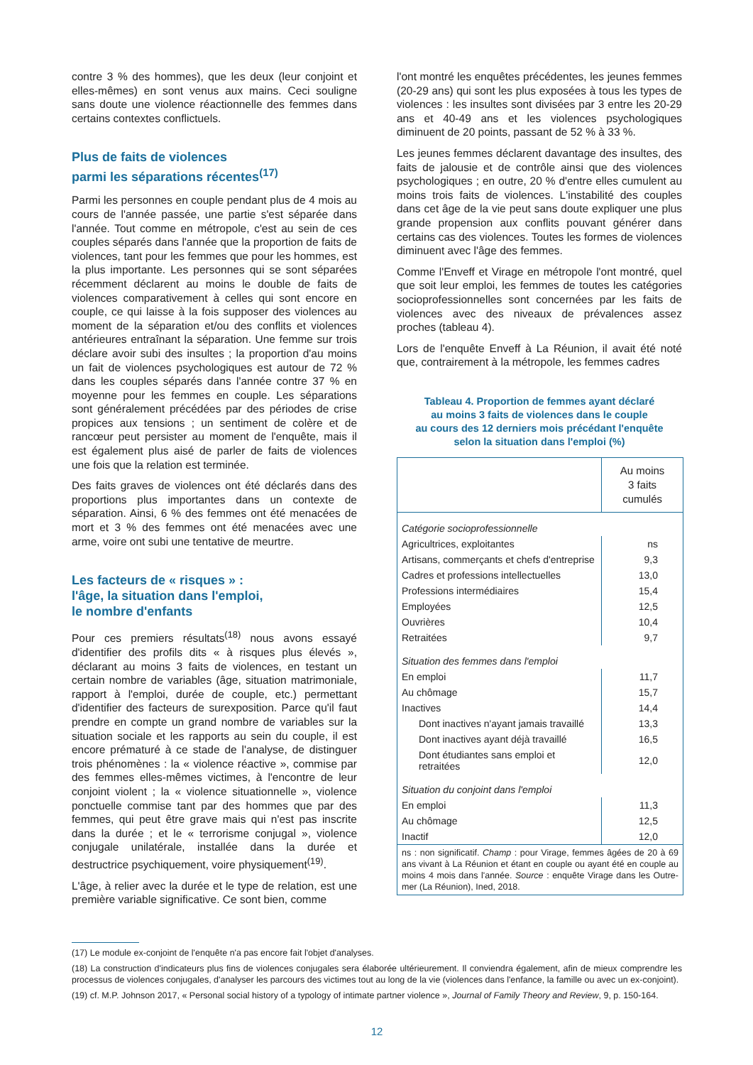contre 3 % des hommes), que les deux (leur conjoint et elles-mêmes) en sont venus aux mains. Ceci souligne sans doute une violence réactionnelle des femmes dans certains contextes conflictuels.
Plus de faits de violences
parmi les séparations récentes<sup>(17)</sup>
Parmi les personnes en couple pendant plus de 4 mois au cours de l'année passée, une partie s'est séparée dans l'année. Tout comme en métropole, c'est au sein de ces couples séparés dans l'année que la proportion de faits de violences, tant pour les femmes que pour les hommes, est la plus importante. Les personnes qui se sont séparées récemment déclarent au moins le double de faits de violences comparativement à celles qui sont encore en couple, ce qui laisse à la fois supposer des violences au moment de la séparation et/ou des conflits et violences antérieures entraînant la séparation. Une femme sur trois déclare avoir subi des insultes ; la proportion d'au moins un fait de violences psychologiques est autour de 72 % dans les couples séparés dans l'année contre 37 % en moyenne pour les femmes en couple. Les séparations sont généralement précédées par des périodes de crise propices aux tensions ; un sentiment de colère et de rancœur peut persister au moment de l'enquête, mais il est également plus aisé de parler de faits de violences une fois que la relation est terminée.
Des faits graves de violences ont été déclarés dans des proportions plus importantes dans un contexte de séparation. Ainsi, 6 % des femmes ont été menacées de mort et 3 % des femmes ont été menacées avec une arme, voire ont subi une tentative de meurtre.
Les facteurs de « risques » :
l'âge, la situation dans l'emploi,
le nombre d'enfants
Pour ces premiers résultats<sup>(18)</sup> nous avons essayé d'identifier des profils dits « à risques plus élevés », déclarant au moins 3 faits de violences, en testant un certain nombre de variables (âge, situation matrimoniale, rapport à l'emploi, durée de couple, etc.) permettant d'identifier des facteurs de surexposition. Parce qu'il faut prendre en compte un grand nombre de variables sur la situation sociale et les rapports au sein du couple, il est encore prématuré à ce stade de l'analyse, de distinguer trois phénomènes : la « violence réactive », commise par des femmes elles-mêmes victimes, à l'encontre de leur conjoint violent ; la « violence situationnelle », violence ponctuelle commise tant par des hommes que par des femmes, qui peut être grave mais qui n'est pas inscrite dans la durée ; et le « terrorisme conjugal », violence conjugale unilatérale, installée dans la durée et destructrice psychiquement, voire physiquement<sup>(19)</sup>.
L'âge, à relier avec la durée et le type de relation, est une première variable significative. Ce sont bien, comme
l'ont montré les enquêtes précédentes, les jeunes femmes (20-29 ans) qui sont les plus exposées à tous les types de violences : les insultes sont divisées par 3 entre les 20-29 ans et 40-49 ans et les violences psychologiques diminuent de 20 points, passant de 52 % à 33 %.
Les jeunes femmes déclarent davantage des insultes, des faits de jalousie et de contrôle ainsi que des violences psychologiques ; en outre, 20 % d'entre elles cumulent au moins trois faits de violences. L'instabilité des couples dans cet âge de la vie peut sans doute expliquer une plus grande propension aux conflits pouvant générer dans certains cas des violences. Toutes les formes de violences diminuent avec l'âge des femmes.
Comme l'Enveff et Virage en métropole l'ont montré, quel que soit leur emploi, les femmes de toutes les catégories socioprofessionnelles sont concernées par les faits de violences avec des niveaux de prévalences assez proches (tableau 4).
Lors de l'enquête Enveff à La Réunion, il avait été noté que, contrairement à la métropole, les femmes cadres
Tableau 4. Proportion de femmes ayant déclaré
au moins 3 faits de violences dans le couple
au cours des 12 derniers mois précédant l'enquête
selon la situation dans l'emploi (%)
| | Au moins 3 faits cumulés |
| --- | --- |
| Catégorie socioprofessionnelle | |
| Agricultrices, exploitantes | ns |
| Artisans, commerçants et chefs d'entreprise | 9,3 |
| Cadres et professions intellectuelles | 13,0 |
| Professions intermédiaires | 15,4 |
| Employées | 12,5 |
| Ouvrières | 10,4 |
| Retraitées | 9,7 |
| Situation des femmes dans l'emploi | |
| En emploi | 11,7 |
| Au chômage | 15,7 |
| Inactives | 14,4 |
| Dont inactives n'ayant jamais travaillé | 13,3 |
| Dont inactives ayant déjà travaillé | 16,5 |
| Dont étudiantes sans emploi et retraitées | 12,0 |
| Situation du conjoint dans l'emploi | |
| En emploi | 11,3 |
| Au chômage | 12,5 |
| Inactif | 12,0 |
| ns : non significatif. Champ : pour Virage, femmes âgées de 20 à 69 ans vivant à La Réunion et étant en couple ou ayant été en couple au moins 4 mois dans l'année. Source : enquête Virage dans les Outre-mer (La Réunion), Ined, 2018. | |
(17) Le module ex-conjoint de l'enquête n'a pas encore fait l'objet d'analyses.
(18) La construction d'indicateurs plus fins de violences conjugales sera élaborée ultérieurement. Il conviendra également, afin de mieux comprendre les processus de violences conjugales, d'analyser les parcours des victimes tout au long de la vie (violences dans l'enfance, la famille ou avec un ex-conjoint).
(19) cf. M.P. Johnson 2017, « Personal social history of a typology of intimate partner violence », Journal of Family Theory and Review, 9, p. 150-164.
12